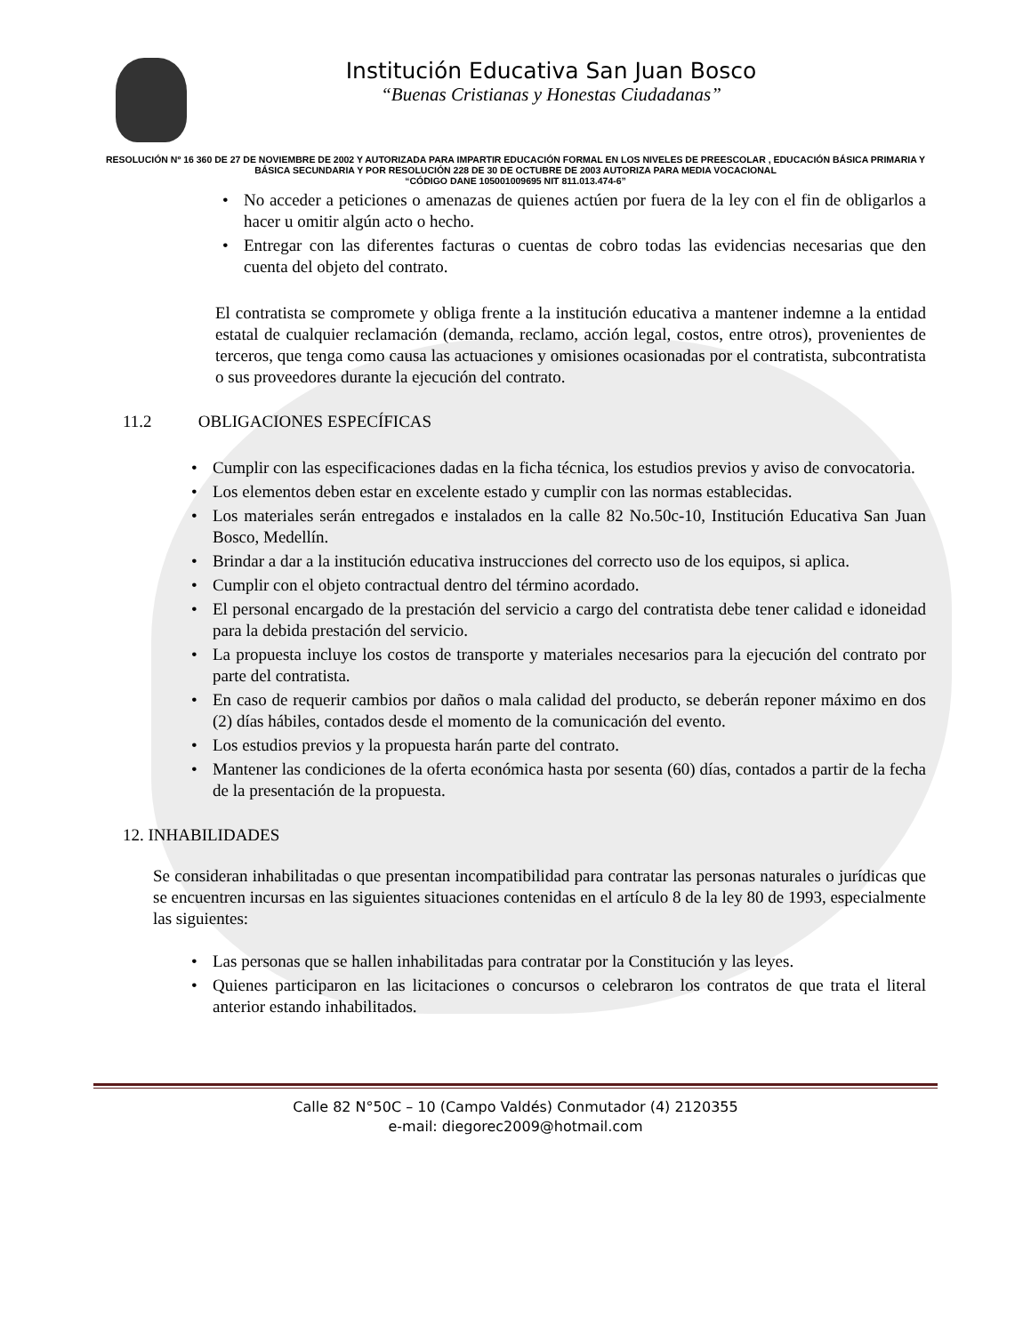Institución Educativa San Juan Bosco
“Buenas Cristianas y Honestas Ciudadanas”
RESOLUCIÓN Nº 16 360 DE 27 DE NOVIEMBRE DE 2002 Y AUTORIZADA PARA IMPARTIR EDUCACIÓN FORMAL EN LOS NIVELES DE PREESCOLAR , EDUCACIÓN BÁSICA PRIMARIA Y BÁSICA SECUNDARIA Y POR RESOLUCIÓN 228 DE 30 DE OCTUBRE DE 2003 AUTORIZA PARA MEDIA VOCACIONAL
“CÓDIGO DANE 105001009695 NIT 811.013.474-6”
• No acceder a peticiones o amenazas de quienes actúen por fuera de la ley con el fin de obligarlos a hacer u omitir algún acto o hecho.
• Entregar con las diferentes facturas o cuentas de cobro todas las evidencias necesarias que den cuenta del objeto del contrato.
El contratista se compromete y obliga frente a la institución educativa a mantener indemne a la entidad estatal de cualquier reclamación (demanda, reclamo, acción legal, costos, entre otros), provenientes de terceros, que tenga como causa las actuaciones y omisiones ocasionadas por el contratista, subcontratista o sus proveedores durante la ejecución del contrato.
11.2 OBLIGACIONES ESPECÍFICAS
• Cumplir con las especificaciones dadas en la ficha técnica, los estudios previos y aviso de convocatoria.
• Los elementos deben estar en excelente estado y cumplir con las normas establecidas.
• Los materiales serán entregados e instalados en la calle 82 No.50c-10, Institución Educativa San Juan Bosco, Medellín.
• Brindar a dar a la institución educativa instrucciones del correcto uso de los equipos, si aplica.
• Cumplir con el objeto contractual dentro del término acordado.
• El personal encargado de la prestación del servicio a cargo del contratista debe tener calidad e idoneidad para la debida prestación del servicio.
• La propuesta incluye los costos de transporte y materiales necesarios para la ejecución del contrato por parte del contratista.
• En caso de requerir cambios por daños o mala calidad del producto, se deberán reponer máximo en dos (2) días hábiles, contados desde el momento de la comunicación del evento.
• Los estudios previos y la propuesta harán parte del contrato.
• Mantener las condiciones de la oferta económica hasta por sesenta (60) días, contados a partir de la fecha de la presentación de la propuesta.
12. INHABILIDADES
Se consideran inhabilitadas o que presentan incompatibilidad para contratar las personas naturales o jurídicas que se encuentren incursas en las siguientes situaciones contenidas en el artículo 8 de la ley 80 de 1993, especialmente las siguientes:
• Las personas que se hallen inhabilitadas para contratar por la Constitución y las leyes.
• Quienes participaron en las licitaciones o concursos o celebraron los contratos de que trata el literal anterior estando inhabilitados.
Calle 82 N°50C – 10 (Campo Valdés) Conmutador (4) 2120355
e-mail: diegorec2009@hotmail.com